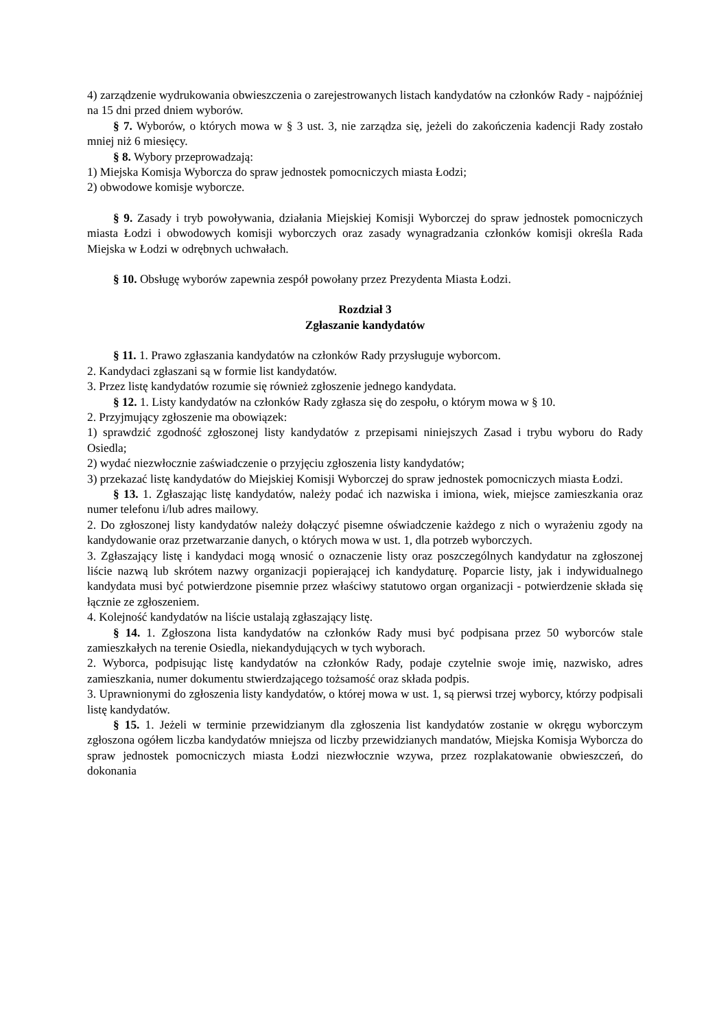4) zarządzenie wydrukowania obwieszczenia o zarejestrowanych listach kandydatów na członków Rady - najpóźniej na 15 dni przed dniem wyborów.
§ 7. Wyborów, o których mowa w § 3 ust. 3, nie zarządza się, jeżeli do zakończenia kadencji Rady zostało mniej niż 6 miesięcy.
§ 8. Wybory przeprowadzają:
1) Miejska Komisja Wyborcza do spraw jednostek pomocniczych miasta Łodzi;
2) obwodowe komisje wyborcze.
§ 9. Zasady i tryb powoływania, działania Miejskiej Komisji Wyborczej do spraw jednostek pomocniczych miasta Łodzi i obwodowych komisji wyborczych oraz zasady wynagradzania członków komisji określa Rada Miejska w Łodzi w odrębnych uchwałach.
§ 10. Obsługę wyborów zapewnia zespół powołany przez Prezydenta Miasta Łodzi.
Rozdział 3
Zgłaszanie kandydatów
§ 11. 1. Prawo zgłaszania kandydatów na członków Rady przysługuje wyborcom.
2. Kandydaci zgłaszani są w formie list kandydatów.
3. Przez listę kandydatów rozumie się również zgłoszenie jednego kandydata.
§ 12. 1. Listy kandydatów na członków Rady zgłasza się do zespołu, o którym mowa w § 10.
2. Przyjmujący zgłoszenie ma obowiązek:
1) sprawdzić zgodność zgłoszonej listy kandydatów z przepisami niniejszych Zasad i trybu wyboru do Rady Osiedla;
2) wydać niezwłocznie zaświadczenie o przyjęciu zgłoszenia listy kandydatów;
3) przekazać listę kandydatów do Miejskiej Komisji Wyborczej do spraw jednostek pomocniczych miasta Łodzi.
§ 13. 1. Zgłaszając listę kandydatów, należy podać ich nazwiska i imiona, wiek, miejsce zamieszkania oraz numer telefonu i/lub adres mailowy.
2. Do zgłoszonej listy kandydatów należy dołączyć pisemne oświadczenie każdego z nich o wyrażeniu zgody na kandydowanie oraz przetwarzanie danych, o których mowa w ust. 1, dla potrzeb wyborczych.
3. Zgłaszający listę i kandydaci mogą wnosić o oznaczenie listy oraz poszczególnych kandydatur na zgłoszonej liście nazwą lub skrótem nazwy organizacji popierającej ich kandydaturę. Poparcie listy, jak i indywidualnego kandydata musi być potwierdzone pisemnie przez właściwy statutowo organ organizacji - potwierdzenie składa się łącznie ze zgłoszeniem.
4. Kolejność kandydatów na liście ustalają zgłaszający listę.
§ 14. 1. Zgłoszona lista kandydatów na członków Rady musi być podpisana przez 50 wyborców stale zamieszkałych na terenie Osiedla, niekandydujących w tych wyborach.
2. Wyborca, podpisując listę kandydatów na członków Rady, podaje czytelnie swoje imię, nazwisko, adres zamieszkania, numer dokumentu stwierdzającego tożsamość oraz składa podpis.
3. Uprawnionymi do zgłoszenia listy kandydatów, o której mowa w ust. 1, są pierwsi trzej wyborcy, którzy podpisali listę kandydatów.
§ 15. 1. Jeżeli w terminie przewidzianym dla zgłoszenia list kandydatów zostanie w okręgu wyborczym zgłoszona ogółem liczba kandydatów mniejsza od liczby przewidzianych mandatów, Miejska Komisja Wyborcza do spraw jednostek pomocniczych miasta Łodzi niezwłocznie wzywa, przez rozplakatowanie obwieszczeń, do dokonania